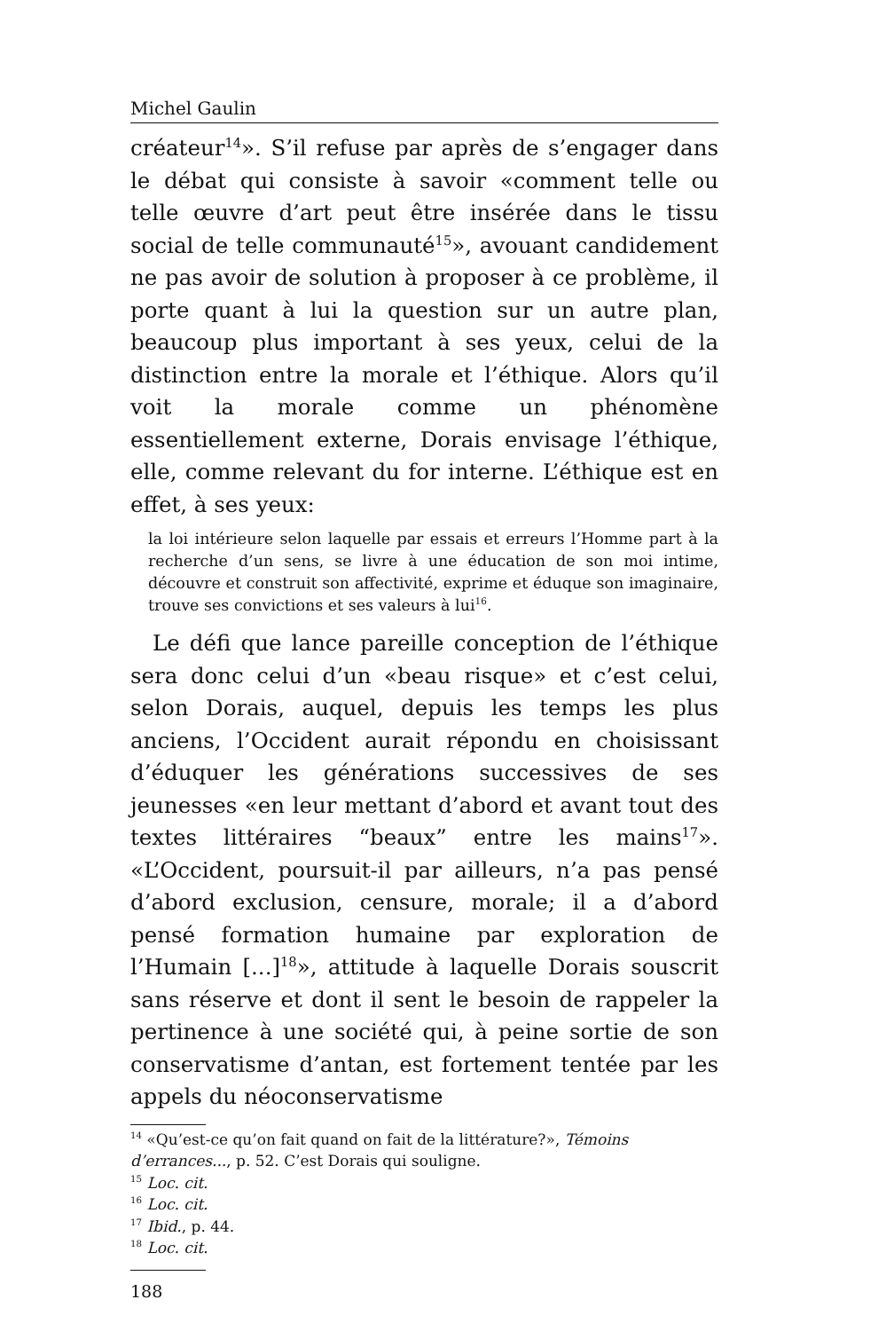Michel Gaulin
créateur<sup>14</sup>». S’il refuse par après de s’engager dans le débat qui consiste à savoir «comment telle ou telle œuvre d’art peut être insérée dans le tissu social de telle communauté<sup>15</sup>», avouant candidement ne pas avoir de solution à proposer à ce problème, il porte quant à lui la question sur un autre plan, beaucoup plus important à ses yeux, celui de la distinction entre la morale et l’éthique. Alors qu’il voit la morale comme un phénomène essentiellement externe, Dorais envisage l’éthique, elle, comme relevant du for interne. L’éthique est en effet, à ses yeux:
la loi intérieure selon laquelle par essais et erreurs l’Homme part à la recherche d’un sens, se livre à une éducation de son moi intime, découvre et construit son affectivité, exprime et éduque son imaginaire, trouve ses convictions et ses valeurs à lui<sup>16</sup>.
Le défi que lance pareille conception de l’éthique sera donc celui d’un «beau risque» et c’est celui, selon Dorais, auquel, depuis les temps les plus anciens, l’Occident aurait répondu en choisissant d’éduquer les générations successives de ses jeunesses «en leur mettant d’abord et avant tout des textes littéraires “beaux” entre les mains<sup>17</sup>». «L’Occident, poursuit-il par ailleurs, n’a pas pensé d’abord exclusion, censure, morale; il a d’abord pensé formation humaine par exploration de l’Humain [...]<sup>18</sup>», attitude à laquelle Dorais souscrit sans réserve et dont il sent le besoin de rappeler la pertinence à une société qui, à peine sortie de son conservatisme d’antan, est fortement tentée par les appels du néoconservatisme
<sup>14</sup> «Qu’est-ce qu’on fait quand on fait de la littérature?», Témoins d’errances..., p. 52. C’est Dorais qui souligne.
<sup>15</sup> Loc. cit.
<sup>16</sup> Loc. cit.
<sup>17</sup> Ibid., p. 44.
<sup>18</sup> Loc. cit.
188